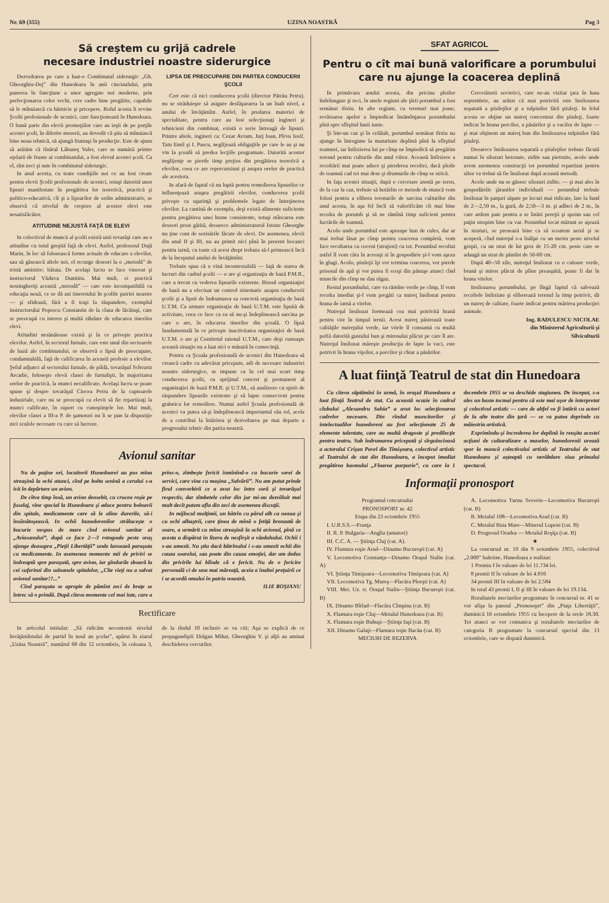Nr. 69 (355) UZINA NOASTRĂ Pag 3
Să creştem cu grijă cadrele
necesare industriei noastre siderurgice
Dezvoltarea pe care a luat-o Combinatul siderurgic „Gh. Gheorghiu-Dej” din Hunedoara în anii cincinalului, prin punerea în funcţiune a unor agregate noi moderne, prin perfecţionarea celor vechi, cere cadre bine pregătite, capabile să le mînuiască cu hărnicie şi pricepere. Rolul acesta îi revine Şcolii profesionale de ucenici, care funcţionează în Hunedoara. O bună parte din elevii promoţiilor care au ieşit de pe porţile acestei şcoli, în diferite meserii, au dovedit că ştiu să mînuiască bine noua tehnică, să ajungă fruntaşi în producţie. Este de ajuns să arătăm că tînărul Lăbuneţ Valer, care se numără printre oţelarii de frunte ai combinatului, a fost elevul acestei şcoli. Ca el, sînt zeci şi sute în combinatul siderurgic.
In anul acesta, cu toate condiţiile noi ce au fost create pentru elevii Şcolii profesionale de ucenici, totuşi datorită unor lipsuri manifestate în pregătirea lor teoretică, practică şi politico-educativă, cît şi a lipsurilor de ordin administrativ, se observă că nivelul de creştere al acestor elevi este nesatisfăcător.
ATITUDINE NEJUSTĂ FAŢĂ DE ELEVI
In colectivul de muncă al şcolii există unii tovarăşi care au o atitudine cu totul greşită faţă de elevi. Astfel, profesorul Duţă Marin, în loc să folosească forme actuale de educare a elevilor, sau să găsească altele noi, el recurge deseori la o „metodă” de tristă amintire: bătaia. De acelaşi lucru se face vinovat şi instructorul Văduva Dumitru. Mai mult, ei practică nestingheriţi această „metodă” — care este incompatibilă cu educaţia nouă, ce se dă azi tineretului în şcolile patriei noastre — şi sfidează, fără a fi traşi la răspundere, exemplul instructorului Popescu Constantin de la clasa de lăcătuşi, care se preocupă cu interes şi multă răbdare de educarea tinerilor elevi.
Atitudini nesănătoase există şi în ce priveşte practica elevilor. Astfel, în sectorul furnale, care este unul din sectoarele de bază ale combinatului, se observă o lipsă de preocupare, condamnabilă, faţă de calificarea în această profesie a elevilor. Şeful adjunct al sectorului furnale, de pildă, tovarăşul Schvartz Arcadie, foloseşte elevii clasei de furnalişti, în majoritatea orelor de practică, la munci necalificate. Acelaşi lucru se poate spune şi despre tovarăşul Ciocea Petru de la cuptoarele industriale, care nu se preocupă ca elevii să fie repartizaţi la munci calificate, în raport cu cunoştinţele lor. Mai mult, elevilor clasei a III-a P. de şamotori nu li se pun la dispoziţie nici sculele necesare cu care să lucreze.
LIPSA DE PREOCUPARE DIN PARTEA CONDUCERII ŞCOLII
Cert este că nici conducerea şcolii (director Pătrău Petru), nu se străduieşte să asigure desfăşurarea la un înalt nivel, a anului de învăţămînt. Astfel, în predarea materiei de specialitate, pentru care au fost selecţionaţi ingineri şi tehnicieni din combinat, există o serie întreagă de lipsuri. Printre altele, ingineri ca: Cezar Avram, Jurj Ioan, Pîrvu Iosif, Tatu Emil şi I. Pascu, neglijează obligaţiile pe care le au şi nu vin la şcoală să predea lecţiile programate. Datorită acestor neglijenţe se pierde timp preţios din pregătirea teoretică a elevilor, ceea ce are repercursiuni şi asupra orelor de practică ale acestora.
In afară de faptul că nu luptă pentru remedierea lipsurilor ce influenţează asupra pregătirii elevilor, conducerea şcolii priveşte cu uşurinţă şi problemele legate de întreţinerea elevilor. La cantină de exemplu, deşi există alimente suficiente pentru pregătirea unei hrane consistente, totuşi mîncarea este deseori prost gătită, deoarece administratorul Istrate Gheorghe nu ţine cont de sezisările făcute de elevi. De asemenea, elevii din anul II şi III, nu au primit nici pînă în prezent bocanci pentru iarnă, cu toate că acest drept trebuia să-l primească încă de la începutul anului de învăţămînt.
Trebuie spus că o vină incontestabilă — faţă de starea de lucruri din cadrul şcolii — o are şi organizaţia de bază P.M.R., care a trecut cu vederea lipsurile existente. Biroul organizaţiei de bază nu a efectuat un control sistematic asupra conducerii şcolii şi a lipsit de îndrumarea sa concretă organizaţia de bază U.T.M. Ca urmare organizaţia de bază U.T.M. este lipsită de activitate, ceea ce face ca ea să nu-şi îndeplinească sarcina pe care o are, în educarea tinerilor din şcoală. O lipsă fundamentală în ce priveşte inactivitatea organizaţiei de bază U.T.M. o are şi Comitetul raional U.T.M., care deşi cunoaşte această situaţie nu a luat nici o măsură în consecinţă.
Pentru ca Şcoala profesională de ucenici din Hunedoara să crească cadre cu adevărat pricepute, atît de necesare industriei noastre siderurgice, se impune ca în cel mai scurt timp conducerea şcolii, cu sprijinul concret şi permanent al organizaţiei de bază P.M.R. şi U.T.M., să analizeze cu spirit de răspundere lipsurile existente şi să lupte consecvent pentru grabnica lor remediere. Numai astfel Şcoala profesională de ucenici va putea să-şi îndeplinească importantul său rol, acela de a contribui la întărirea şi dezvoltarea pe mai departe a progresului tehnic din patria noastră.
Avionul sanitar
Nu de puţine ori, locuitorii Hunedoarei au pus mîna streaşină la ochi atunci, cînd pe bolta senină a cerului s-a ivit în depărtare un avion.
De cîtva timp însă, un avion deosebit, cu crucea roşie pe fuselaj, vine special la Hunedoara şi aduce pentru bolnavii din spitale, medicamente care să le aline durerile, să-i însănătoşească. In ochii hunedorenilor străluceşte o bucurie nespus de mare cînd avionul sanitar al „Aviasanului”, după ce face 2—3 rotogoale peste oraş ajunge deasupra „Pieţii Libertăţii” unde lansează paraşuta cu medicamente. In asemenea momente mii de priviri se îndreaptă spre paraşută, spre avion, iar gîndurile zboară la cei suferinzi din saloanele spitalelor, „Cîte vieţi nu a salvat avionul sanitar!?...”
Cînd paraşuta se apropie de pămînt zeci de braţe se întrec să o prindă. După cîteva momente cel mai iute, care a prins-o, zîmbeşte fericit înmînînd-o cu bucurie sorei de servici, care vine cu maşina „Salvării”. Nu am putut prinde firul convorbirii ce a avut loc între soră şi tovarăşul respectiv, dar zîmbetele celor din jur mi-au dezvăluit mai mult decît putem afla din zeci de asemenea discuţii.
In mijlocul mulţimii, un bătrîn cu părul alb ca neaua şi cu ochi albaştrii, care ţinea de mînă o fetiţă bronzată de soare, a urmărit cu mîna streaşină la ochi avionul, pînă ce acesta a dispărut în lizera de nesfîrşit a văzduhului. Ochii i s-au umezit. Nu ştiu dacă bătrînului i s-au umezit ochii din cauza soarelui, sau poate din cauza emoţiei, dar am dedus din privirile lui blînde că e fericit. Nu de o fericire personală ci de una mai măreaţă, aceia a înaltei preţuirii ce i se acordă omului în patria noastră.
ILIE ROŞIANU
Rectificare
In articolul intitulat: „Să ridicăm necontenit nivelul învăţămîntului de partid în noul an şcolar”, apărut în ziarul „Uzina Noastră”, numărul 68 din 12 octombrie, în coloana 3, de la rîndul 10 inclusiv se va citi; Aşa se explică de ce propagandiştii Drăgan Mihai, Gheorghiu V. şi alţii au aminat deschiderea cercurilor.
SFAT AGRICOL
Pentru o cît mai bună valorificare a porumbului
care nu ajunge la coacerea deplină
In primăvara anului acesta, din pricina ploilor îndelungate şi reci, în unele regiuni ale ţării porumbul a fost semănat tîrziu. In alte regiuni, cu terenuri mai joase, revărsarea apelor a împiedicat însămînţarea porumbului pînă spre sfîrşitul lunii iunie.
Şi într-un caz şi în celălalt, porumbul semănat tîrziu nu ajunge în întregime la maturitate deplină pînă la sfîrşitul toamnei, iar întîrzierea lui pe cîmp ne împiedică să pregătim terenul pentru culturile din anul viitor. Această întîrziere a recoltării mai poate aduce şi pierderea recoltei, dacă ploile de toamnă cad tot mai dese şi drumurile de cîmp se strică.
In faţa acestei situaţii, după o cercetare atentă pe teren, de la caz la caz, trebuie să hotărîm ce metode de muncă vom folosi pentru a elibera terenurile de sarcina culturilor din anul acesta, în aşa fel încît să valorificăm cît mai bine recolta de porumb şi să ne rămînă timp suficient pentru lucrările de toamnă.
Acolo unde porumbul este aproape bun de cules, dar ar mai trebui lăsat pe cîmp pentru coacerea completă, vom face recoltarea cu coceni (strujeni) cu tot. Porumbul recoltat astfel îl vom căra în aceeaşi zi în gospodărie şi-l vom aşeza în glugi. Acolo, ştiuleţii îşi vor termina coacerea, vor pierde prisosul de apă şi vor putea fi scoşi din pănuşe atunci cînd muncile din cîmp ne dau răgaz.
Restul porumbului, care va rămîne verde pe cîmp, îl vom recolta imediat şi-l vom pregăti ca nutreţ însilozat pentru hrana de iarnă a vitelor.
Nutreţul însilozat formează cea mai potrivită hrană pentru vite în timpul iernii. Acest nutreţ păstrează toate calităţile nutreţului verde, iar vitele îl consumă cu multă poftă datorită gustului bun şi mirosului plăcut pe care îl are. Nutreţul însilozat măreşte producţia de lapte la vaci, este potrivit în hrana viţeilor, a porcilor şi chiar a păsărilor.
Cercetătorii sovietici, care ne-au vizitat ţara în luna septembrie, au arătat că mai potrivită este însilozarea separată a ştiuleţilor şi a tulpinilor fără ştiuleţi. In felul acesta se obţine un nutreţ concentrat din ştiuleţi, foarte indicat în hrana porcilor, a păsărilor şi a vacilor de lapte — şi mai obţinem un nutreţ bun din însilozarea tulpinilor fără ştiuleţi.
Deoarece însilozarea separată a ştiuleţilor trebuie făcută numai în silozuri betonate, zidite sau pietruite, acolo unde avem asemenea construcţii tot porumbul repartizat pentru siloz va trebui să fie însilozat după această metodă.
Acolo unde nu se găsesc silozuri zidite, — şi mai ales în gospodăriile ţăranilor individuali — porumbul trebuie însilozat în şanţuri săpate pe locuri mai ridicate, late la fund de 2—2,50 m., la gură, de 2,50—3 m. şi adînci de 2 m., în care ardem paie pentru a se întări pereţii şi spoim sau cel puţin stropim bine cu var. Porumbul tocat mărunt se aşează în straturi, se presează bine ca să scoatem aerul şi se acoperă, cînd nutreţul s-a înălţat cu un metru peste nivelul gropii, cu un strat de lut gros de 15-20 cm. peste care se adaugă un strat de pămînt de 50-60 cm.
După 40--50 zile, nutreţul însilozat cu o culoare verde, brună şi miros plăcut de pîine proaspătă, poate fi dat în hrana vitelor.
Insilozarea porumbului, pe lîngă faptul că salvează recoltele întîrziate şi eliberează terenul la timp potrivit, dă un nutreţ de calitate, foarte indicat pentru mărirea producţiei animale.
Ing. RADULESCU NICOLAE
din Ministerul Agriculturii şi
Silviculturii
A luat fiinţă Teatrul de stat din Hunedoara
Cu cîteva săptămîni în urmă, în oraşul Hunedoara a luat fiinţă Teatrul de stat. Cu această ocazie în cadrul clubului „Alexandru Sahia” a avut loc selecţionarea cadrelor necesare. Din rîndul muncitorilor şi intelectualilor hunedoreni au fost selecţionate 25 de elemente talentate, care au multă dragoste şi predilecţie pentru teatru. Sub îndrumarea pricepută şi sîrguincioasă a actorului Crişan Pavel din Timişoara, colectivul artistic al Teatrului de stat din Hunedoara, a început imediat pregătirea basmului „Floarea purpurie”, cu care la 1 decembrie 1955 se va deschide stagiunea. De început, s-a ales un basm tocmai pentru că este mai uşor de interpretat şi colectivul artistic — care de altfel va fi întărit cu actori de la alte teatre din ţară — se va putea deprinde cu măiestria artistică.
Exprimîndu-şi încrederea lor deplină în reuşita acestei acţiuni de culturalizare a maselor, hunedorenii urează spor la muncă colectivului artistic al Teatrului de stat Hunedoara şi aşteaptă cu nerăbdare ziua primului spectacol.
Informaţii pronosport
Programul concursului
PRONOSPORT nr. 42
Etapa din 23 octombrie 1955
I. U.R.S.S.—Franţa
II. R. P. Bulgaria—Anglia (amatori)
III. C.C. A. — Ştiinţa Cluj (cat. A).
IV. Flamura roşie Arad—Dinamo Bucureşti (cat. A)
V. Locomotiva Constanţa—Dinamo Oraşul Stalin (cat. A)
VI. Ştiinţa Timişoara—Locomotiva Timişoara (cat. A)
VII. Locomotiva Tg. Mureş—Flacăra Ploeşti (cat. A)
VIII. Met. Uz. tr. Oraşul Stalin—Ştiinţa Bucureşti (cat. B)
IX. Dinamo Bîrlad—Flacăra Cîmpina (cat. B)
X. Flamura roşie Cluj—Metalul Hunedoara (cat. B)
X. Flamura roşie Buhuşi—Ştiinţa Iaşi (cat. B)
XII. Dinamo Galaţi—Flamura roşie Bacău (cat. B)
MECIURI DE REZERVA
A. Locomotiva Turnu Severin—Locomotiva Bucureşti (cat. B)
B. Metalul 108—Locomotiva Arad (cat. B)
C. Metalul Baia Mare—Minerul Lupeni (cat. B)
D. Progresul Oradea — Metalul Reşiţa (cat. B)
★
La concursul nr. 10 din 9 octombrie 1955, colectivul „2.000” buletine, Hunedoara a realizat:
1 Premiu I în valoare de lei 11.734 lei.
8 premii II în valoare de lei 4.816
34 premii III în valoare de lei 2.584
In total 43 premii I, II şi III în valoare de lei 19.134.
Rezultatele meciurilor programate în concursul nr. 41 se vor afişa la panoul „Pronosoprt” din „Piaţa Libertăţii”, duminică 16 octombrie 1955 cu începere de la orele 18.30. Tot atunci se vor comunica şi rezultatele meciurilor de categoria B programate la concursul special din 13 octombrie, care se dispută duminică.